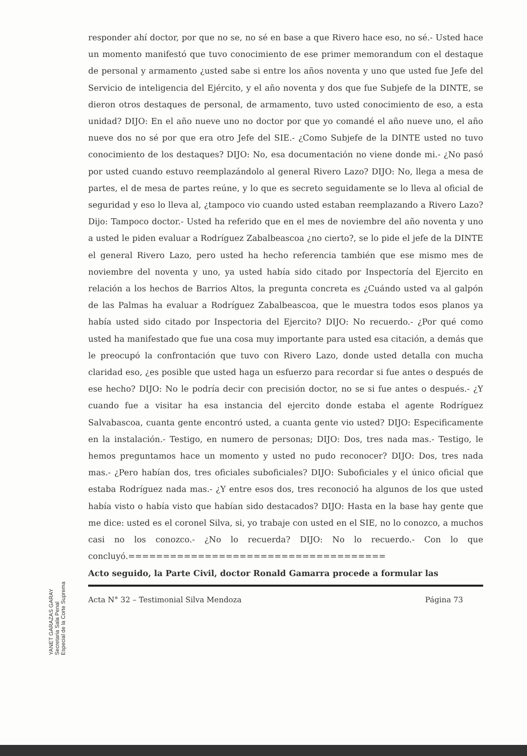YANET GARAZAS GARAY Secretaria Sala Penal Especial de la Corte Suprema
responder ahí doctor, por que no se, no sé en base a que Rivero hace eso, no sé.- Usted hace un momento manifestó que tuvo conocimiento de ese primer memorandum con el destaque de personal y armamento ¿usted sabe si entre los años noventa y uno que usted fue Jefe del Servicio de inteligencia del Ejército, y el año noventa y dos que fue Subjefe de la DINTE, se dieron otros destaques de personal, de armamento, tuvo usted conocimiento de eso, a esta unidad? DIJO: En el año nueve uno no doctor por que yo comandé el año nueve uno, el año nueve dos no sé por que era otro Jefe del SIE.- ¿Como Subjefe de la DINTE usted no tuvo conocimiento de los destaques? DIJO: No, esa documentación no viene donde mi.- ¿No pasó por usted cuando estuvo reemplazándolo al general Rivero Lazo? DIJO: No, llega a mesa de partes, el de mesa de partes reúne, y lo que es secreto seguidamente se lo lleva al oficial de seguridad y eso lo lleva al, ¿tampoco vio cuando usted estaban reemplazando a Rivero Lazo? Dijo: Tampoco doctor.- Usted ha referido que en el mes de noviembre del año noventa y uno a usted le piden evaluar a Rodríguez Zabalbeascoa ¿no cierto?, se lo pide el jefe de la DINTE el general Rivero Lazo, pero usted ha hecho referencia también que ese mismo mes de noviembre del noventa y uno, ya usted había sido citado por Inspectoría del Ejercito en relación a los hechos de Barrios Altos, la pregunta concreta es ¿Cuándo usted va al galpón de las Palmas ha evaluar a Rodríguez Zabalbeascoa, que le muestra todos esos planos ya había usted sido citado por Inspectoria del Ejercito? DIJO: No recuerdo.- ¿Por qué como usted ha manifestado que fue una cosa muy importante para usted esa citación, a demás que le preocupó la confrontación que tuvo con Rivero Lazo, donde usted detalla con mucha claridad eso, ¿es posible que usted haga un esfuerzo para recordar si fue antes o después de ese hecho? DIJO: No le podría decir con precisión doctor, no se si fue antes o después.- ¿Y cuando fue a visitar ha esa instancia del ejercito donde estaba el agente Rodríguez Salvabascoa, cuanta gente encontró usted, a cuanta gente vio usted? DIJO: Especificamente en la instalación.- Testigo, en numero de personas; DIJO: Dos, tres nada mas.- Testigo, le hemos preguntamos hace un momento y usted no pudo reconocer? DIJO: Dos, tres nada mas.- ¿Pero habían dos, tres oficiales suboficiales? DIJO: Suboficiales y el único oficial que estaba Rodríguez nada mas.- ¿Y entre esos dos, tres reconoció ha algunos de los que usted había visto o había visto que habían sido destacados? DIJO: Hasta en la base hay gente que me dice: usted es el coronel Silva, si, yo trabaje con usted en el SIE, no lo conozco, a muchos casi no los conozco.- ¿No lo recuerda? DIJO: No lo recuerdo.- Con lo que concluyó.=====================================
Acto seguido, la Parte Civil, doctor Ronald Gamarra procede a formular las
Acta N° 32 – Testimonial Silva Mendoza Página 73